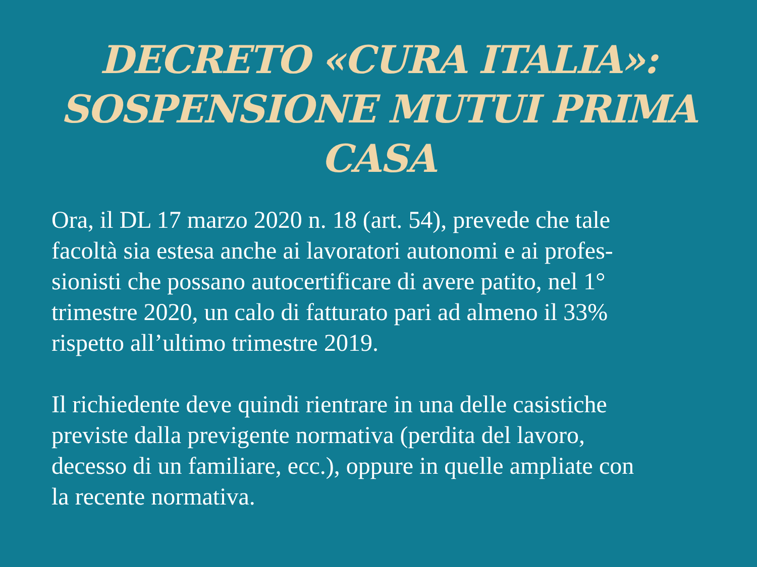DECRETO «CURA ITALIA»:
SOSPENSIONE MUTUI PRIMA CASA
Ora, il DL 17 marzo 2020 n. 18 (art. 54), prevede che tale
facoltà sia estesa anche ai lavoratori autonomi e ai profes-
sionisti che possano autocertificare di avere patito, nel 1°
trimestre 2020, un calo di fatturato pari ad almeno il 33%
rispetto all’ultimo trimestre 2019.
Il richiedente deve quindi rientrare in una delle casistiche
previste dalla previgente normativa (perdita del lavoro,
decesso di un familiare, ecc.), oppure in quelle ampliate con
la recente normativa.